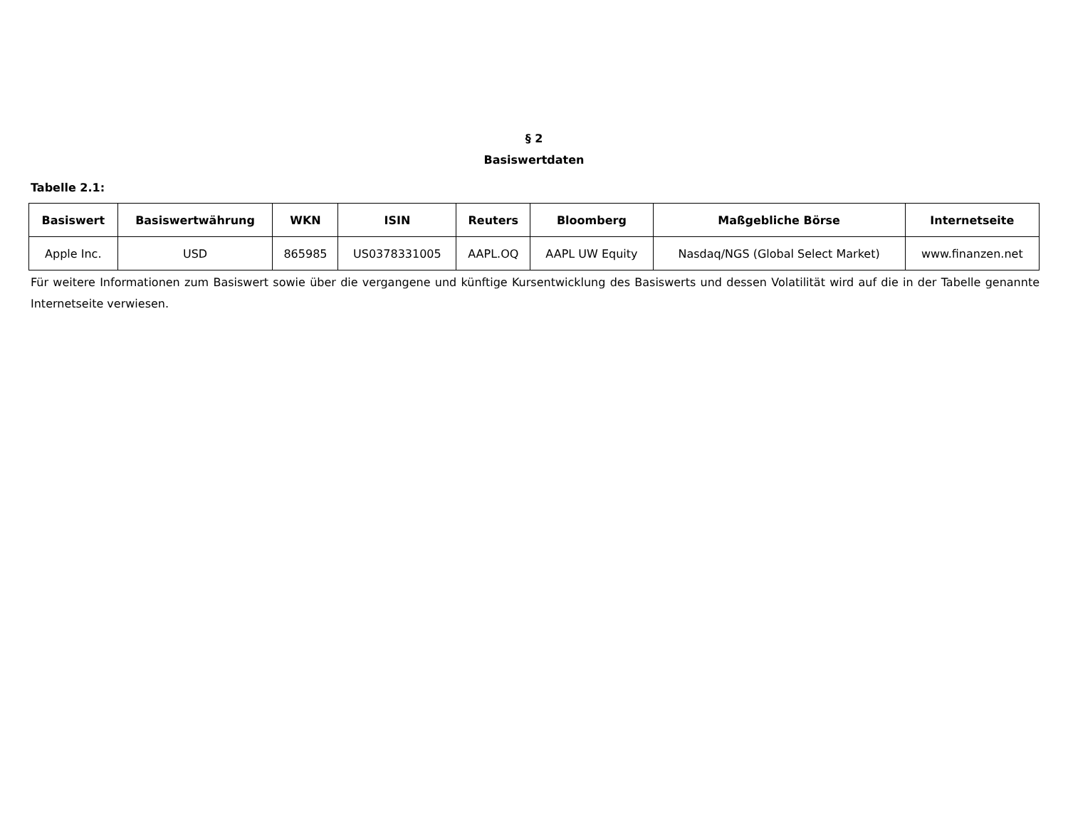§ 2
Basiswertdaten
Tabelle 2.1:
| Basiswert | Basiswertwährung | WKN | ISIN | Reuters | Bloomberg | Maßgebliche Börse | Internetseite |
| --- | --- | --- | --- | --- | --- | --- | --- |
| Apple Inc. | USD | 865985 | US0378331005 | AAPL.OQ | AAPL UW Equity | Nasdaq/NGS (Global Select Market) | www.finanzen.net |
Für weitere Informationen zum Basiswert sowie über die vergangene und künftige Kursentwicklung des Basiswerts und dessen Volatilität wird auf die in der Tabelle genannte Internetseite verwiesen.